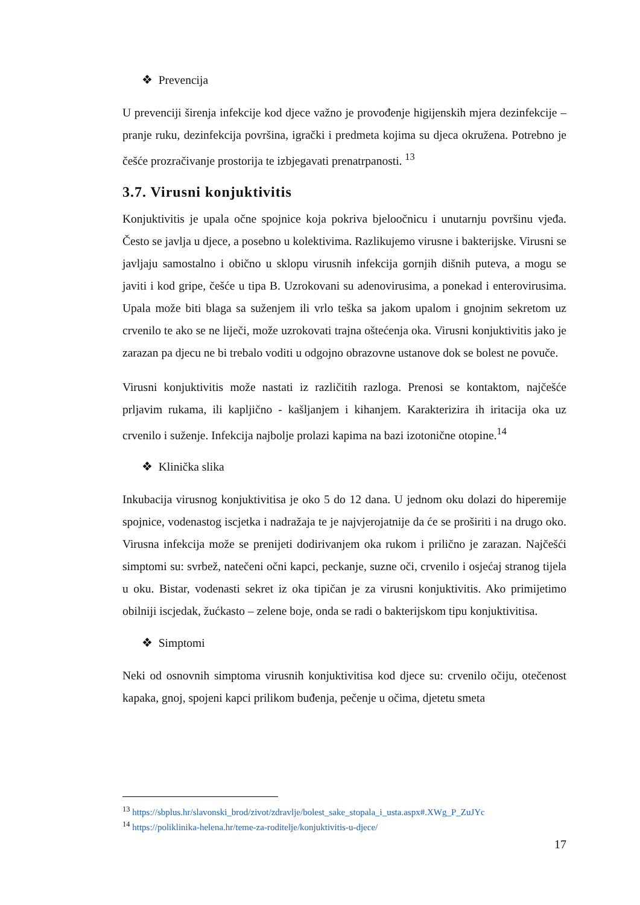❖ Prevencija
U prevenciji širenja infekcije kod djece važno je provođenje higijenskih mjera dezinfekcije – pranje ruku, dezinfekcija površina, igrački i predmeta kojima su djeca okružena. Potrebno je češće prozračivanje prostorija te izbjegavati prenatrpanosti. <sup>13</sup>
3.7. Virusni konjuktivitis
Konjuktivitis je upala očne spojnice koja pokriva bjeloočnicu i unutarnju površinu vjeđa. Često se javlja u djece, a posebno u kolektivima. Razlikujemo virusne i bakterijske. Virusni se javljaju samostalno i obično u sklopu virusnih infekcija gornjih dišnih puteva, a mogu se javiti i kod gripe, češće u tipa B. Uzrokovani su adenovirusima, a ponekad i enterovirusima. Upala može biti blaga sa suženjem ili vrlo teška sa jakom upalom i gnojnim sekretom uz crvenilo te ako se ne liječi, može uzrokovati trajna oštećenja oka. Virusni konjuktivitis jako je zarazan pa djecu ne bi trebalo voditi u odgojno obrazovne ustanove dok se bolest ne povuče.
Virusni konjuktivitis može nastati iz različitih razloga. Prenosi se kontaktom, najčešće prljavim rukama, ili kapljično - kašljanjem i kihanjem. Karakterizira ih iritacija oka uz crvenilo i suženje. Infekcija najbolje prolazi kapima na bazi izotonične otopine.<sup>14</sup>
❖ Klinička slika
Inkubacija virusnog konjuktivitisa je oko 5 do 12 dana. U jednom oku dolazi do hiperemije spojnice, vodenastog iscjetka i nadražaja te je najvjerojatnije da će se proširiti i na drugo oko. Virusna infekcija može se prenijeti dodirivanjem oka rukom i prilično je zarazan. Najčešći simptomi su: svrbež, natečeni očni kapci, peckanje, suzne oči, crvenilo i osjećaj stranog tijela u oku. Bistar, vodenasti sekret iz oka tipičan je za virusni konjuktivitis. Ako primijetimo obilniji iscjedak, žućkasto – zelene boje, onda se radi o bakterijskom tipu konjuktivitisa.
❖ Simptomi
Neki od osnovnih simptoma virusnih konjuktivitisa kod djece su: crvenilo očiju, otečenost kapaka, gnoj, spojeni kapci prilikom buđenja, pečenje u očima, djetetu smeta
<sup>13</sup> https://sbplus.hr/slavonski_brod/zivot/zdravlje/bolest_sake_stopala_i_usta.aspx#.XWg_P_ZuJYc
<sup>14</sup> https://poliklinika-helena.hr/teme-za-roditelje/konjuktivitis-u-djece/
17